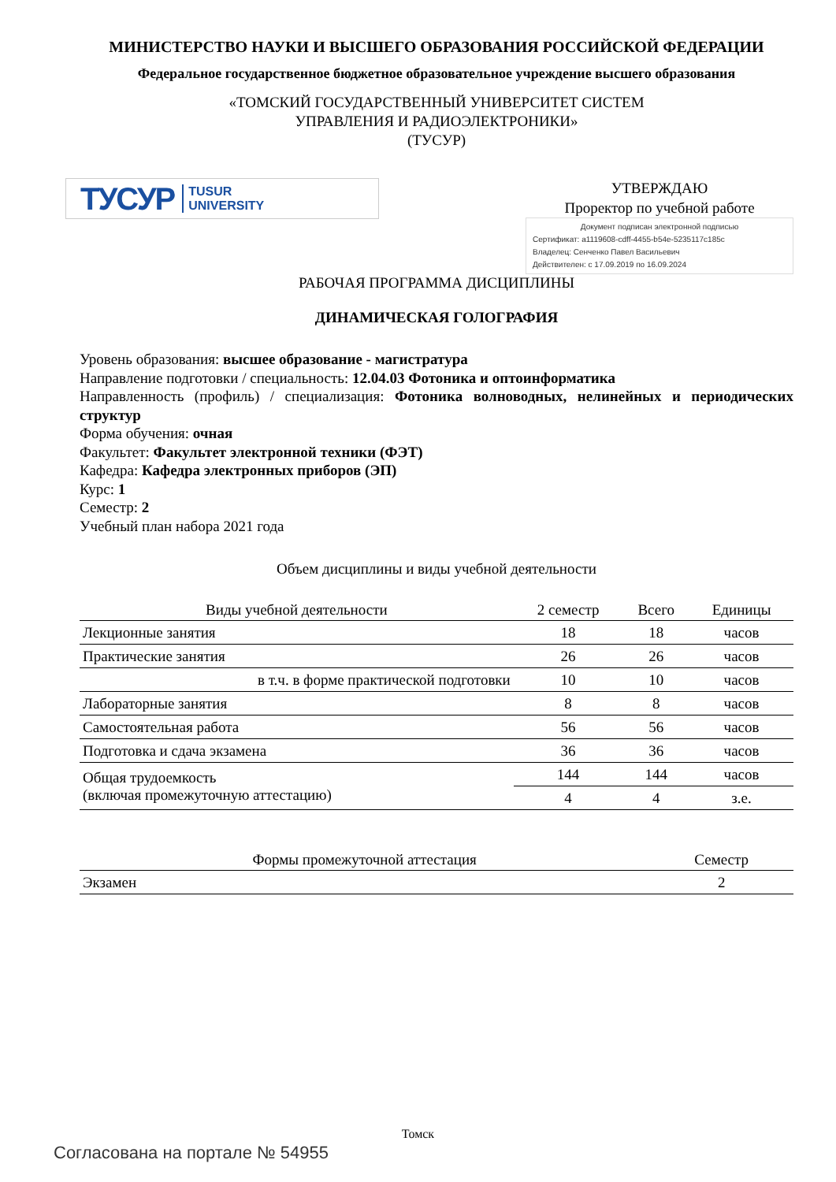МИНИСТЕРСТВО НАУКИ И ВЫСШЕГО ОБРАЗОВАНИЯ РОССИЙСКОЙ ФЕДЕРАЦИИ
Федеральное государственное бюджетное образовательное учреждение высшего образования
«ТОМСКИЙ ГОСУДАРСТВЕННЫЙ УНИВЕРСИТЕТ СИСТЕМ
УПРАВЛЕНИЯ И РАДИОЭЛЕКТРОНИКИ»
(ТУСУР)
ТУСУР TUSUR
UNIVERSITY
УТВЕРЖДАЮ
Проректор по учебной работе
Документ подписан электронной подписью
Сертификат: a1119608-cdff-4455-b54e-5235117c185c
Владелец: Сенченко Павел Васильевич
Действителен: с 17.09.2019 по 16.09.2024
РАБОЧАЯ ПРОГРАММА ДИСЦИПЛИНЫ
ДИНАМИЧЕСКАЯ ГОЛОГРАФИЯ
Уровень образования: высшее образование - магистратура
Направление подготовки / специальность: 12.04.03 Фотоника и оптоинформатика
Направленность (профиль) / специализация: Фотоника волноводных, нелинейных и периодических структур
Форма обучения: очная
Факультет: Факультет электронной техники (ФЭТ)
Кафедра: Кафедра электронных приборов (ЭП)
Курс: 1
Семестр: 2
Учебный план набора 2021 года
Объем дисциплины и виды учебной деятельности
| Виды учебной деятельности | 2 семестр | Всего | Единицы |
| --- | --- | --- | --- |
| Лекционные занятия | 18 | 18 | часов |
| Практические занятия | 26 | 26 | часов |
| в т.ч. в форме практической подготовки | 10 | 10 | часов |
| Лабораторные занятия | 8 | 8 | часов |
| Самостоятельная работа | 56 | 56 | часов |
| Подготовка и сдача экзамена | 36 | 36 | часов |
| Общая трудоемкость (включая промежуточную аттестацию) | 144 | 144 | часов |
| | 4 | 4 | з.е. |
| Формы промежуточной аттестация | Семестр |
| --- | --- |
| Экзамен | 2 |
Томск
Согласована на портале № 54955